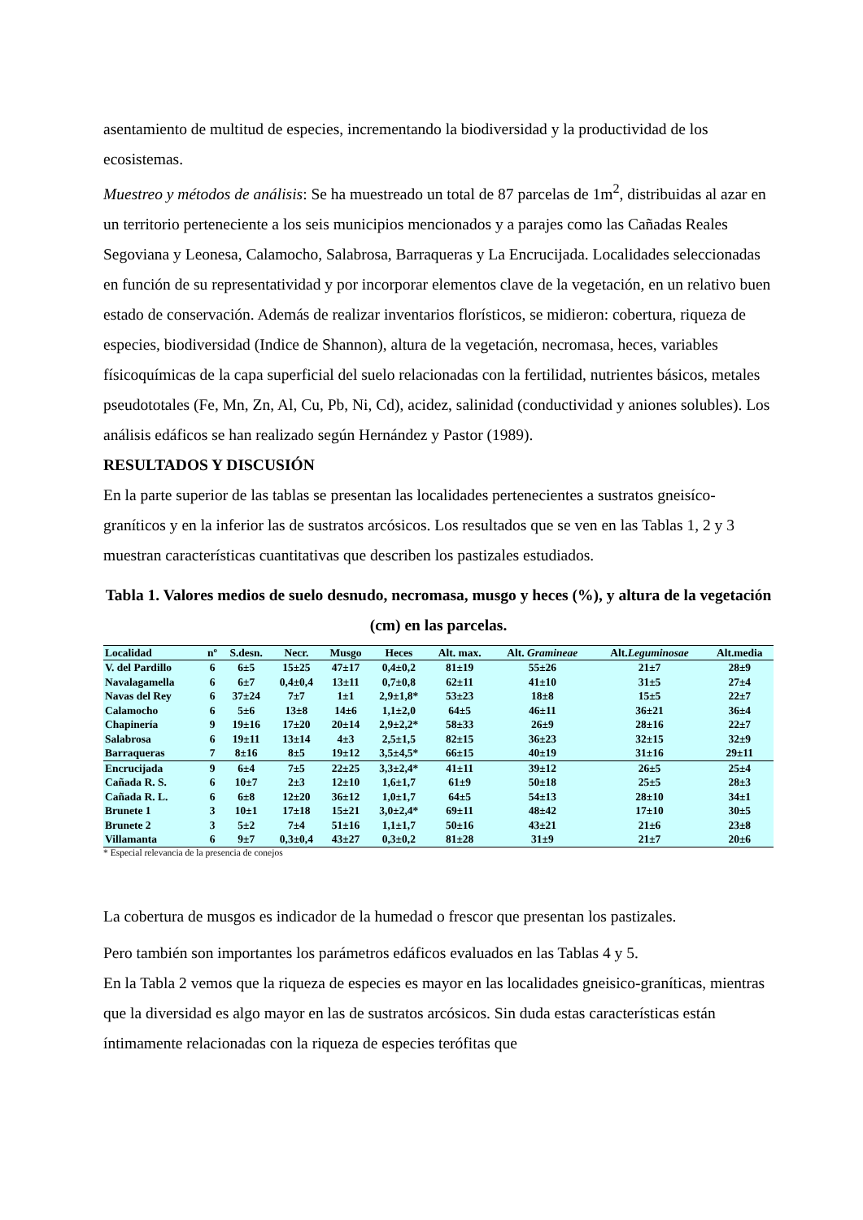asentamiento de multitud de especies, incrementando la biodiversidad y la productividad de los ecosistemas.
Muestreo y métodos de análisis: Se ha muestreado un total de 87 parcelas de 1m<sup>2</sup>, distribuidas al azar en un territorio perteneciente a los seis municipios mencionados y a parajes como las Cañadas Reales Segoviana y Leonesa, Calamocho, Salabrosa, Barraqueras y La Encrucijada. Localidades seleccionadas en función de su representatividad y por incorporar elementos clave de la vegetación, en un relativo buen estado de conservación. Además de realizar inventarios florísticos, se midieron: cobertura, riqueza de especies, biodiversidad (Indice de Shannon), altura de la vegetación, necromasa, heces, variables físicoquímicas de la capa superficial del suelo relacionadas con la fertilidad, nutrientes básicos, metales pseudototales (Fe, Mn, Zn, Al, Cu, Pb, Ni, Cd), acidez, salinidad (conductividad y aniones solubles). Los análisis edáficos se han realizado según Hernández y Pastor (1989).
RESULTADOS Y DISCUSIÓN
En la parte superior de las tablas se presentan las localidades pertenecientes a sustratos gneisíco-graníticos y en la inferior las de sustratos arcósicos. Los resultados que se ven en las Tablas 1, 2 y 3 muestran características cuantitativas que describen los pastizales estudiados.
Tabla 1. Valores medios de suelo desnudo, necromasa, musgo y heces (%), y altura de la vegetación (cm) en las parcelas.
| Localidad | nº | S.desn. | Necr. | Musgo | Heces | Alt. max. | Alt. Gramineae | Alt. Leguminosae | Alt.media |
| --- | --- | --- | --- | --- | --- | --- | --- | --- | --- |
| V. del Pardillo | 6 | 6±5 | 15±25 | 47±17 | 0,4±0,2 | 81±19 | 55±26 | 21±7 | 28±9 |
| Navalagamella | 6 | 6±7 | 0,4±0,4 | 13±11 | 0,7±0,8 | 62±11 | 41±10 | 31±5 | 27±4 |
| Navas del Rey | 6 | 37±24 | 7±7 | 1±1 | 2,9±1,8* | 53±23 | 18±8 | 15±5 | 22±7 |
| Calamocho | 6 | 5±6 | 13±8 | 14±6 | 1,1±2,0 | 64±5 | 46±11 | 36±21 | 36±4 |
| Chapinería | 9 | 19±16 | 17±20 | 20±14 | 2,9±2,2* | 58±33 | 26±9 | 28±16 | 22±7 |
| Salabrosa | 6 | 19±11 | 13±14 | 4±3 | 2,5±1,5 | 82±15 | 36±23 | 32±15 | 32±9 |
| Barraqueras | 7 | 8±16 | 8±5 | 19±12 | 3,5±4,5* | 66±15 | 40±19 | 31±16 | 29±11 |
| Encrucijada | 9 | 6±4 | 7±5 | 22±25 | 3,3±2,4* | 41±11 | 39±12 | 26±5 | 25±4 |
| Cañada R. S. | 6 | 10±7 | 2±3 | 12±10 | 1,6±1,7 | 61±9 | 50±18 | 25±5 | 28±3 |
| Cañada R. L. | 6 | 6±8 | 12±20 | 36±12 | 1,0±1,7 | 64±5 | 54±13 | 28±10 | 34±1 |
| Brunete 1 | 3 | 10±1 | 17±18 | 15±21 | 3,0±2,4* | 69±11 | 48±42 | 17±10 | 30±5 |
| Brunete 2 | 3 | 5±2 | 7±4 | 51±16 | 1,1±1,7 | 50±16 | 43±21 | 21±6 | 23±8 |
| Villamanta | 6 | 9±7 | 0,3±0,4 | 43±27 | 0,3±0,2 | 81±28 | 31±9 | 21±7 | 20±6 |
* Especial relevancia de la presencia de conejos
La cobertura de musgos es indicador de la humedad o frescor que presentan los pastizales.
Pero también son importantes los parámetros edáficos evaluados en las Tablas 4 y 5.
En la Tabla 2 vemos que la riqueza de especies es mayor en las localidades gneisico-graníticas, mientras que la diversidad es algo mayor en las de sustratos arcósicos. Sin duda estas características están íntimamente relacionadas con la riqueza de especies terófitas que